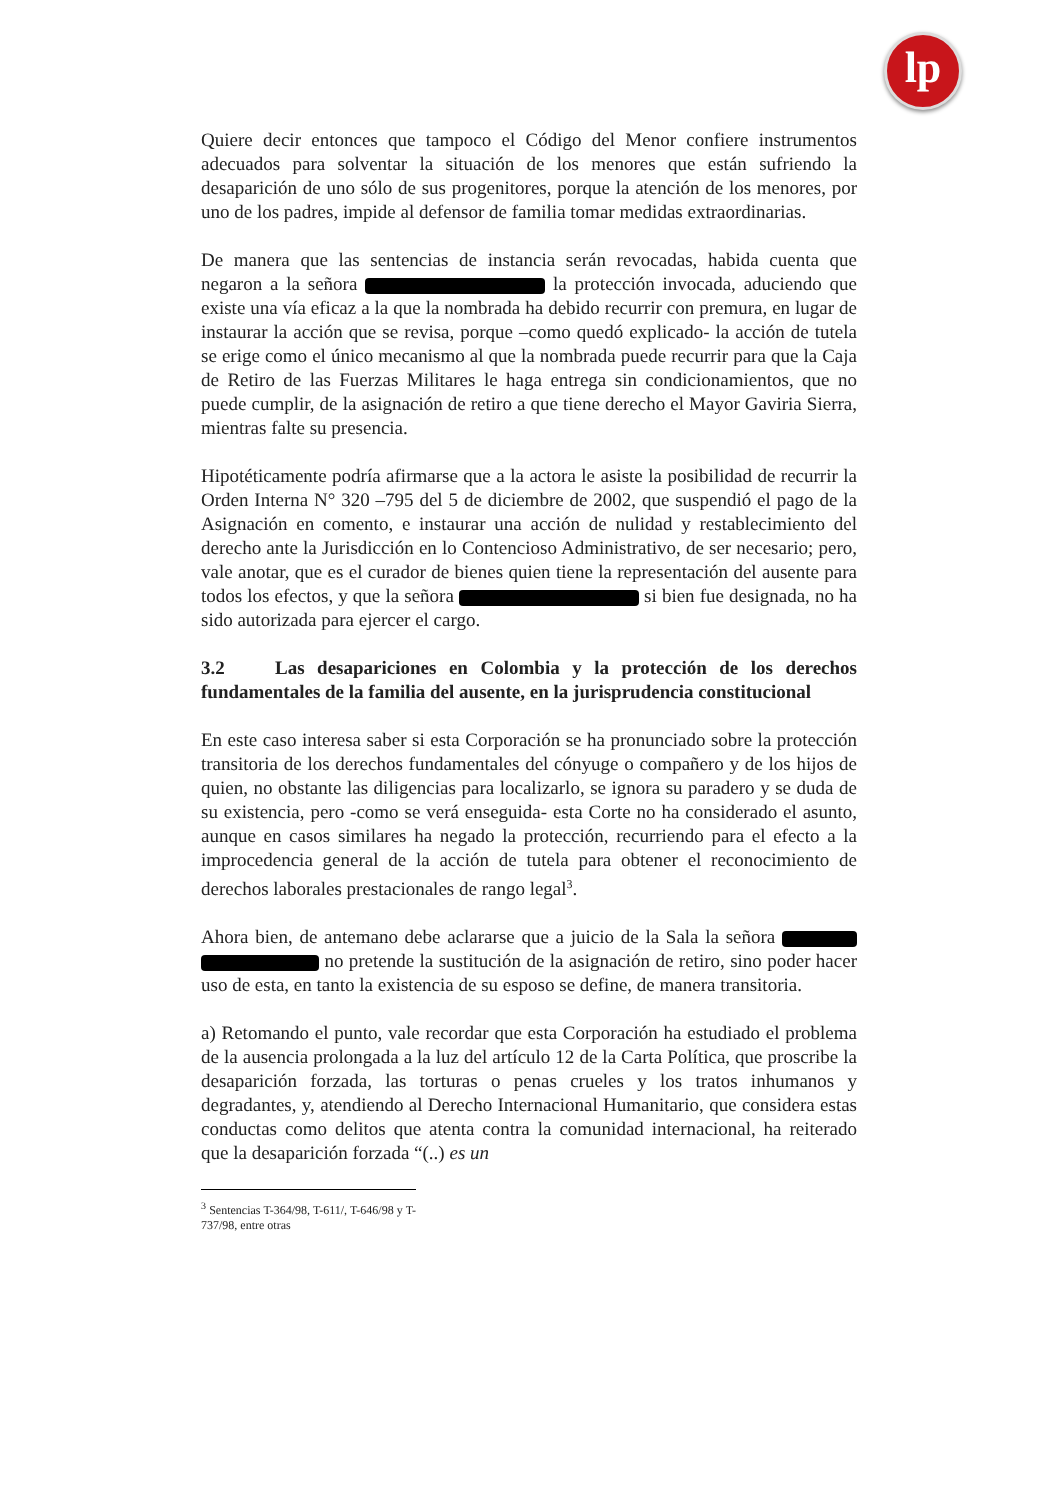lp
Quiere decir entonces que tampoco el Código del Menor confiere instrumentos adecuados para solventar la situación de los menores que están sufriendo la desaparición de uno sólo de sus progenitores, porque la atención de los menores, por uno de los padres, impide al defensor de familia tomar medidas extraordinarias.
De manera que las sentencias de instancia serán revocadas, habida cuenta que negaron a la señora la protección invocada, aduciendo que existe una vía eficaz a la que la nombrada ha debido recurrir con premura, en lugar de instaurar la acción que se revisa, porque –como quedó explicado- la acción de tutela se erige como el único mecanismo al que la nombrada puede recurrir para que la Caja de Retiro de las Fuerzas Militares le haga entrega sin condicionamientos, que no puede cumplir, de la asignación de retiro a que tiene derecho el Mayor Gaviria Sierra, mientras falte su presencia.
Hipotéticamente podría afirmarse que a la actora le asiste la posibilidad de recurrir la Orden Interna N° 320 –795 del 5 de diciembre de 2002, que suspendió el pago de la Asignación en comento, e instaurar una acción de nulidad y restablecimiento del derecho ante la Jurisdicción en lo Contencioso Administrativo, de ser necesario; pero, vale anotar, que es el curador de bienes quien tiene la representación del ausente para todos los efectos, y que la señora si bien fue designada, no ha sido autorizada para ejercer el cargo.
3.2 Las desapariciones en Colombia y la protección de los derechos fundamentales de la familia del ausente, en la jurisprudencia constitucional
En este caso interesa saber si esta Corporación se ha pronunciado sobre la protección transitoria de los derechos fundamentales del cónyuge o compañero y de los hijos de quien, no obstante las diligencias para localizarlo, se ignora su paradero y se duda de su existencia, pero -como se verá enseguida- esta Corte no ha considerado el asunto, aunque en casos similares ha negado la protección, recurriendo para el efecto a la improcedencia general de la acción de tutela para obtener el reconocimiento de derechos laborales prestacionales de rango legal<sup>3</sup>.
Ahora bien, de antemano debe aclararse que a juicio de la Sala la señora no pretende la sustitución de la asignación de retiro, sino poder hacer uso de esta, en tanto la existencia de su esposo se define, de manera transitoria.
a) Retomando el punto, vale recordar que esta Corporación ha estudiado el problema de la ausencia prolongada a la luz del artículo 12 de la Carta Política, que proscribe la desaparición forzada, las torturas o penas crueles y los tratos inhumanos y degradantes, y, atendiendo al Derecho Internacional Humanitario, que considera estas conductas como delitos que atenta contra la comunidad internacional, ha reiterado que la desaparición forzada “(..) es un
<sup>3</sup> Sentencias T-364/98, T-611/, T-646/98 y T-737/98, entre otras